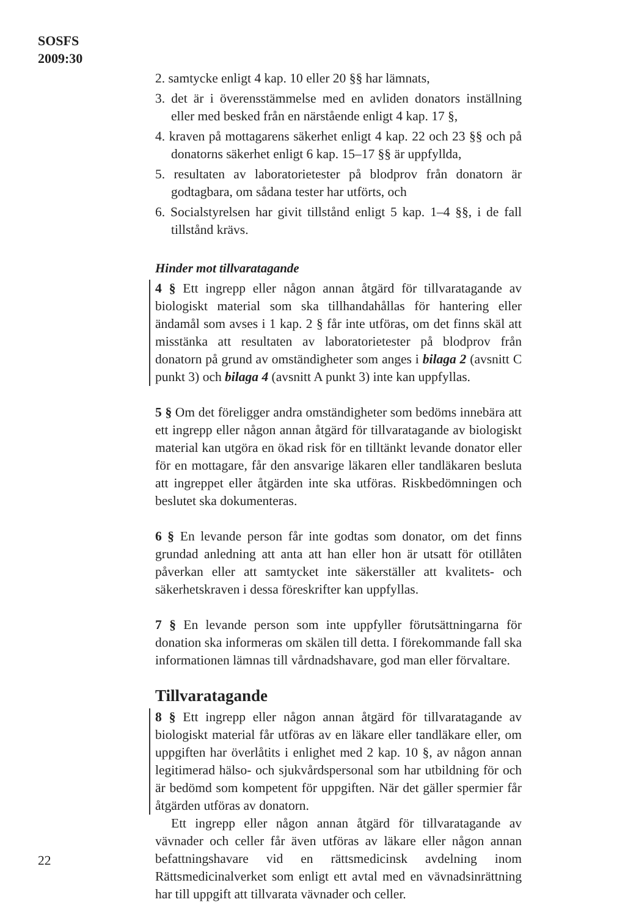SOSFS
2009:30
2. samtycke enligt 4 kap. 10 eller 20 §§ har lämnats,
3. det är i överensstämmelse med en avliden donators inställning eller med besked från en närstående enligt 4 kap. 17 §,
4. kraven på mottagarens säkerhet enligt 4 kap. 22 och 23 §§ och på donatorns säkerhet enligt 6 kap. 15–17 §§ är uppfyllda,
5. resultaten av laboratorietester på blodprov från donatorn är godtagbara, om sådana tester har utförts, och
6. Socialstyrelsen har givit tillstånd enligt 5 kap. 1–4 §§, i de fall tillstånd krävs.
Hinder mot tillvaratagande
4 § Ett ingrepp eller någon annan åtgärd för tillvaratagande av biologiskt material som ska tillhandahållas för hantering eller ändamål som avses i 1 kap. 2 § får inte utföras, om det finns skäl att misstänka att resultaten av laboratorietester på blodprov från donatorn på grund av omständigheter som anges i bilaga 2 (avsnitt C punkt 3) och bilaga 4 (avsnitt A punkt 3) inte kan uppfyllas.
5 § Om det föreligger andra omständigheter som bedöms innebära att ett ingrepp eller någon annan åtgärd för tillvaratagande av biologiskt material kan utgöra en ökad risk för en tilltänkt levande donator eller för en mottagare, får den ansvarige läkaren eller tandläkaren besluta att ingreppet eller åtgärden inte ska utföras. Riskbedömningen och beslutet ska dokumenteras.
6 § En levande person får inte godtas som donator, om det finns grundad anledning att anta att han eller hon är utsatt för otillåten påverkan eller att samtycket inte säkerställer att kvalitets- och säkerhetskraven i dessa föreskrifter kan uppfyllas.
7 § En levande person som inte uppfyller förutsättningarna för donation ska informeras om skälen till detta. I förekommande fall ska informationen lämnas till vårdnadshavare, god man eller förvaltare.
Tillvaratagande
8 § Ett ingrepp eller någon annan åtgärd för tillvaratagande av biologiskt material får utföras av en läkare eller tandläkare eller, om uppgiften har överlåtits i enlighet med 2 kap. 10 §, av någon annan legitimerad hälso- och sjukvårdspersonal som har utbildning för och är bedömd som kompetent för uppgiften. När det gäller spermier får åtgärden utföras av donatorn.
Ett ingrepp eller någon annan åtgärd för tillvaratagande av vävnader och celler får även utföras av läkare eller någon annan befattningshavare vid en rättsmedicinsk avdelning inom Rättsmedicinalverket som enligt ett avtal med en vävnadsinrättning har till uppgift att tillvarata vävnader och celler.
22